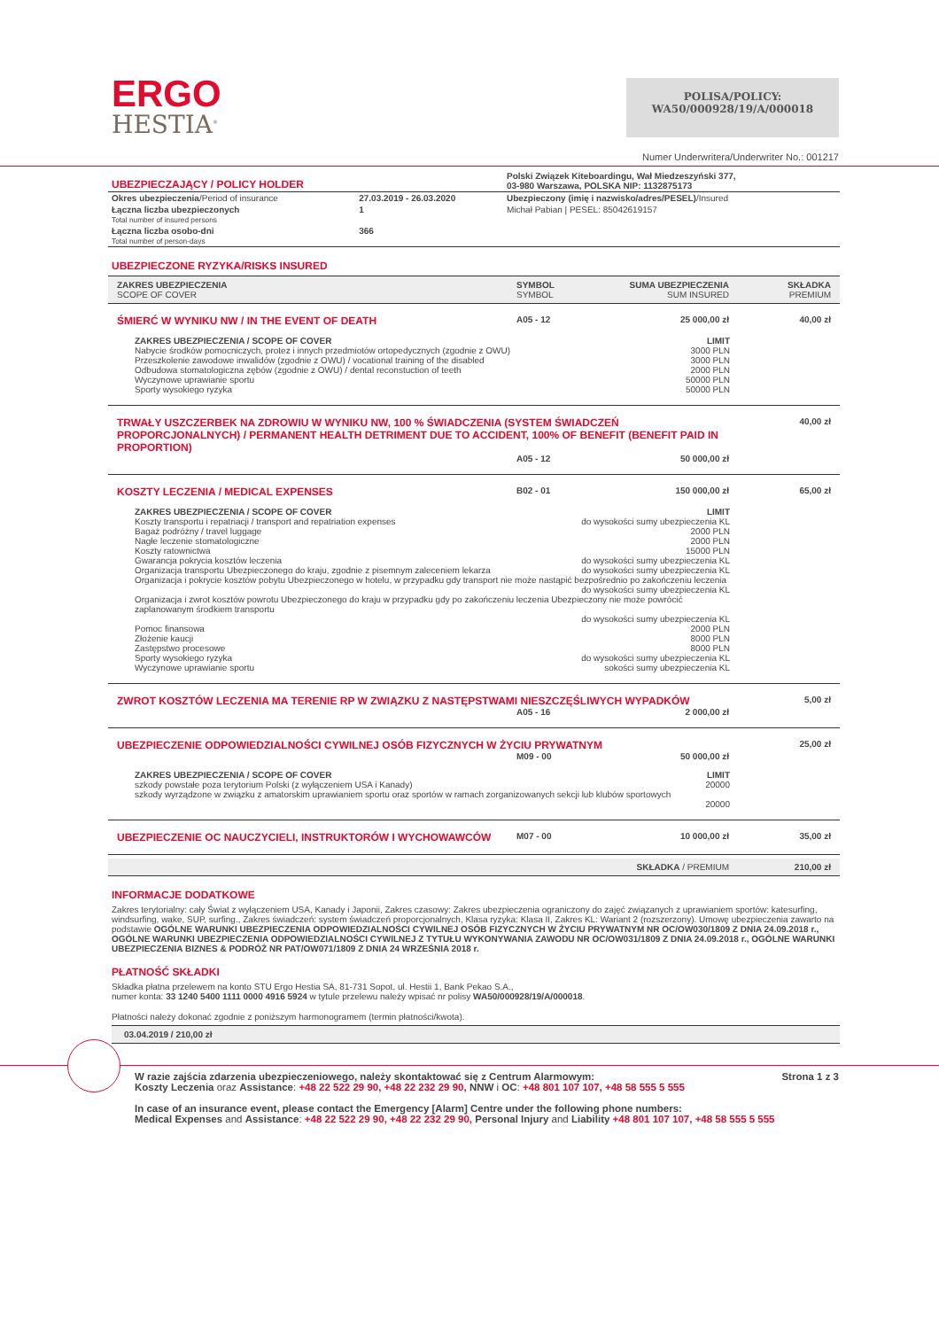ERGO
HESTIA<sup>®</sup>
POLISA/POLICY:
WA50/000928/19/A/000018
Numer Underwritera/Underwriter No.: 001217
| UBEZPIECZAJĄCY / POLICY HOLDER | | Polski Związek Kiteboardingu, Wał Miedzeszyński 377, 03-980 Warszawa, POLSKA NIP: 1132875173 |
| Okres ubezpieczenia /Period of insurance | 27.03.2019 - 26.03.2020 | Ubezpieczony (imię i nazwisko/adres/PESEL) /Insured |
| Łączna liczba ubezpieczonych Total number of insured persons | 1 | Michał Pabian / PESEL: 85042619157 |
| Łączna liczba osobo-dni Total number of person-days | 366 | |
UBEZPIECZONE RYZYKA/RISKS INSURED
ZAKRES UBEZPIECZENIA
SCOPE OF COVER
SYMBOL
SYMBOL
SUMA UBEZPIECZENIA
SUM INSURED
SKŁADKA
PREMIUM
ŚMIERĆ W WYNIKU NW / IN THE EVENT OF DEATH
A05 - 12 25 000,00 zł 40,00 zł
ZAKRES UBEZPIECZENIA / SCOPE OF COVER LIMIT
Nabycie środków pomocniczych, protez i innych przedmiotów ortopedycznych (zgodnie z OWU) 3000 PLN
Przeszkolenie zawodowe inwalidów (zgodnie z OWU) / vocational training of the disabled 3000 PLN
Odbudowa stomatologiczna zębów (zgodnie z OWU) / dental reconstuction of teeth 2000 PLN
Wyczynowe uprawianie sportu 50000 PLN
Sporty wysokiego ryzyka 50000 PLN
TRWAŁY USZCZERBEK NA ZDROWIU W WYNIKU NW, 100 % ŚWIADCZENIA (SYSTEM ŚWIADCZEŃ PROPORCJONALNYCH) / PERMANENT HEALTH DETRIMENT DUE TO ACCIDENT, 100% OF BENEFIT (BENEFIT PAID IN PROPORTION)
40,00 zł
A05 - 12 50 000,00 zł
KOSZTY LECZENIA / MEDICAL EXPENSES
B02 - 01 150 000,00 zł 65,00 zł
ZAKRES UBEZPIECZENIA / SCOPE OF COVER LIMIT
Koszty transportu i repatriacji / transport and repatriation expenses do wysokości sumy ubezpieczenia KL
Bagaż podróżny / travel luggage 2000 PLN
Nagłe leczenie stomatologiczne 2000 PLN
Koszty ratownictwa 15000 PLN
Gwarancja pokrycia kosztów leczenia do wysokości sumy ubezpieczenia KL
Organizacja transportu Ubezpieczonego do kraju, zgodnie z pisemnym zaleceniem lekarza do wysokości sumy ubezpieczenia KL
Organizacja i pokrycie kosztów pobytu Ubezpieczonego w hotelu, w przypadku gdy transport nie może nastąpić bezpośrednio po zakończeniu leczenia
do wysokości sumy ubezpieczenia KL
Organizacja i zwrot kosztów powrotu Ubezpieczonego do kraju w przypadku gdy po zakończeniu leczenia Ubezpieczony nie może powrócić zaplanowanym środkiem transportu
do wysokości sumy ubezpieczenia KL
Pomoc finansowa 2000 PLN
Złożenie kaucji 8000 PLN
Zastępstwo procesowe 8000 PLN
Sporty wysokiego ryzyka do wysokości sumy ubezpieczenia KL
Wyczynowe uprawianie sportu sokości sumy ubezpieczenia KL
ZWROT KOSZTÓW LECZENIA MA TERENIE RP W ZWIĄZKU Z NASTĘPSTWAMI NIESZCZĘŚLIWYCH WYPADKÓW
5,00 zł
A05 - 16 2 000,00 zł
UBEZPIECZENIE ODPOWIEDZIALNOŚCI CYWILNEJ OSÓB FIZYCZNYCH W ŻYCIU PRYWATNYM
25,00 zł
M09 - 00 50 000,00 zł
ZAKRES UBEZPIECZENIA / SCOPE OF COVER LIMIT
szkody powstałe poza terytorium Polski (z wyłączeniem USA i Kanady) 20000
szkody wyrządzone w związku z amatorskim uprawianiem sportu oraz sportów w ramach zorganizowanych sekcji lub klubów sportowych
20000
UBEZPIECZENIE OC NAUCZYCIELI, INSTRUKTORÓW I WYCHOWAWCÓW
M07 - 00 10 000,00 zł 35,00 zł
SKŁADKA / PREMIUM 210,00 zł
INFORMACJE DODATKOWE
Zakres terytorialny: cały Świat z wyłączeniem USA, Kanady i Japonii, Zakres czasowy: Zakres ubezpieczenia ograniczony do zajęć związanych z uprawianiem sportów: katesurfing, windsurfing, wake, SUP, surfing., Zakres świadczeń: system świadczeń proporcjonalnych, Klasa ryzyka: Klasa II, Zakres KL: Wariant 2 (rozszerzony). Umowę ubezpieczenia zawarto na podstawie OGÓLNE WARUNKI UBEZPIECZENIA ODPOWIEDZIALNOŚCI CYWILNEJ OSÓB FIZYCZNYCH W ŻYCIU PRYWATNYM NR OC/OW030/1809 Z DNIA 24.09.2018 r., OGÓLNE WARUNKI UBEZPIECZENIA ODPOWIEDZIALNOŚCI CYWILNEJ Z TYTUŁU WYKONYWANIA ZAWODU NR OC/OW031/1809 Z DNIA 24.09.2018 r., OGÓLNE WARUNKI UBEZPIECZENIA BIZNES & PODRÓŻ NR PAT/OW071/1809 Z DNIA 24 WRZEŚNIA 2018 r.
PŁATNOŚĆ SKŁADKI
Składka płatna przelewem na konto STU Ergo Hestia SA, 81-731 Sopot, ul. Hestii 1, Bank Pekao S.A.,
numer konta: 33 1240 5400 1111 0000 4916 5924 w tytule przelewu należy wpisać nr polisy WA50/000928/19/A/000018.
Płatności należy dokonać zgodnie z poniższym harmonogramem (termin płatności/kwota).
03.04.2019 / 210,00 zł
W razie zajścia zdarzenia ubezpieczeniowego, należy skontaktować się z Centrum Alarmowym: Strona 1 z 3
Koszty Leczenia oraz Assistance: +48 22 522 29 90, +48 22 232 29 90, NNW i OC: +48 801 107 107, +48 58 555 5 555
In case of an insurance event, please contact the Emergency [Alarm] Centre under the following phone numbers:
Medical Expenses and Assistance: +48 22 522 29 90, +48 22 232 29 90, Personal Injury and Liability +48 801 107 107, +48 58 555 5 555